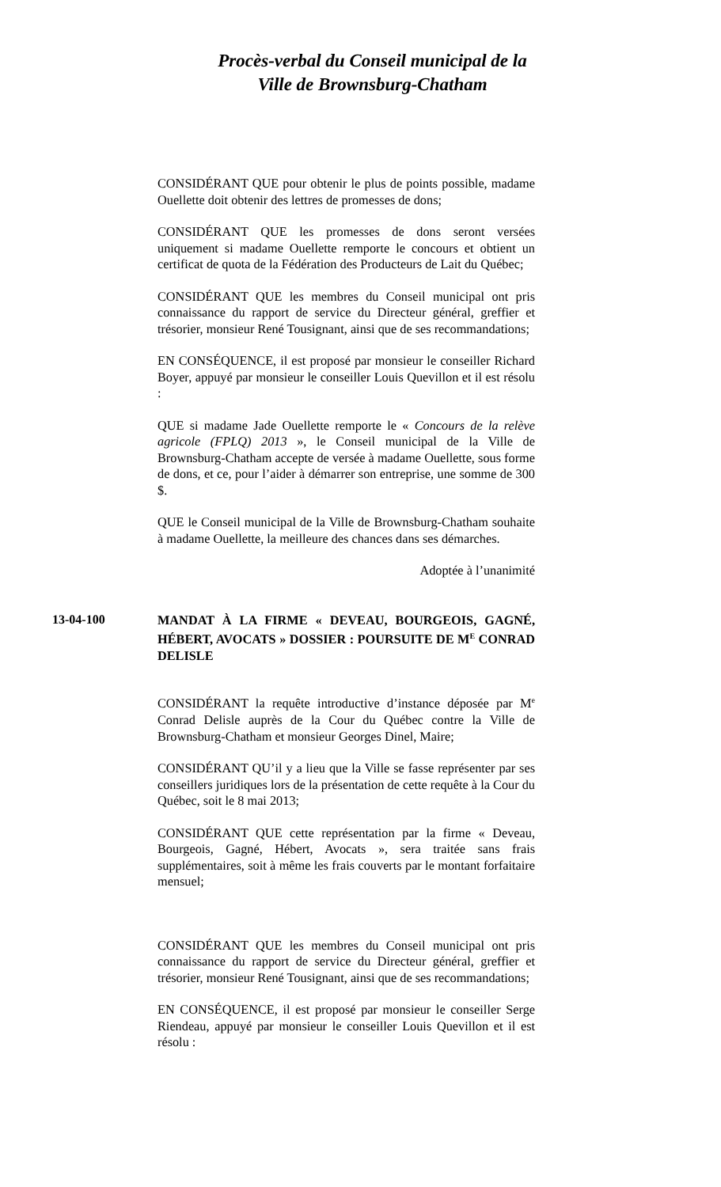Procès-verbal du Conseil municipal de la
Ville de Brownsburg-Chatham
CONSIDÉRANT QUE pour obtenir le plus de points possible, madame Ouellette doit obtenir des lettres de promesses de dons;
CONSIDÉRANT QUE les promesses de dons seront versées uniquement si madame Ouellette remporte le concours et obtient un certificat de quota de la Fédération des Producteurs de Lait du Québec;
CONSIDÉRANT QUE les membres du Conseil municipal ont pris connaissance du rapport de service du Directeur général, greffier et trésorier, monsieur René Tousignant, ainsi que de ses recommandations;
EN CONSÉQUENCE, il est proposé par monsieur le conseiller Richard Boyer, appuyé par monsieur le conseiller Louis Quevillon et il est résolu :
QUE si madame Jade Ouellette remporte le « Concours de la relève agricole (FPLQ) 2013 », le Conseil municipal de la Ville de Brownsburg-Chatham accepte de versée à madame Ouellette, sous forme de dons, et ce, pour l’aider à démarrer son entreprise, une somme de 300 $.
QUE le Conseil municipal de la Ville de Brownsburg-Chatham souhaite à madame Ouellette, la meilleure des chances dans ses démarches.
Adoptée à l’unanimité
13-04-100
MANDAT À LA FIRME « DEVEAU, BOURGEOIS, GAGNÉ, HÉBERT, AVOCATS » DOSSIER : POURSUITE DE M<sup>E</sup> CONRAD DELISLE
CONSIDÉRANT la requête introductive d’instance déposée par M<sup>e</sup> Conrad Delisle auprès de la Cour du Québec contre la Ville de Brownsburg-Chatham et monsieur Georges Dinel, Maire;
CONSIDÉRANT QU’il y a lieu que la Ville se fasse représenter par ses conseillers juridiques lors de la présentation de cette requête à la Cour du Québec, soit le 8 mai 2013;
CONSIDÉRANT QUE cette représentation par la firme « Deveau, Bourgeois, Gagné, Hébert, Avocats », sera traitée sans frais supplémentaires, soit à même les frais couverts par le montant forfaitaire mensuel;
CONSIDÉRANT QUE les membres du Conseil municipal ont pris connaissance du rapport de service du Directeur général, greffier et trésorier, monsieur René Tousignant, ainsi que de ses recommandations;
EN CONSÉQUENCE, il est proposé par monsieur le conseiller Serge Riendeau, appuyé par monsieur le conseiller Louis Quevillon et il est résolu :